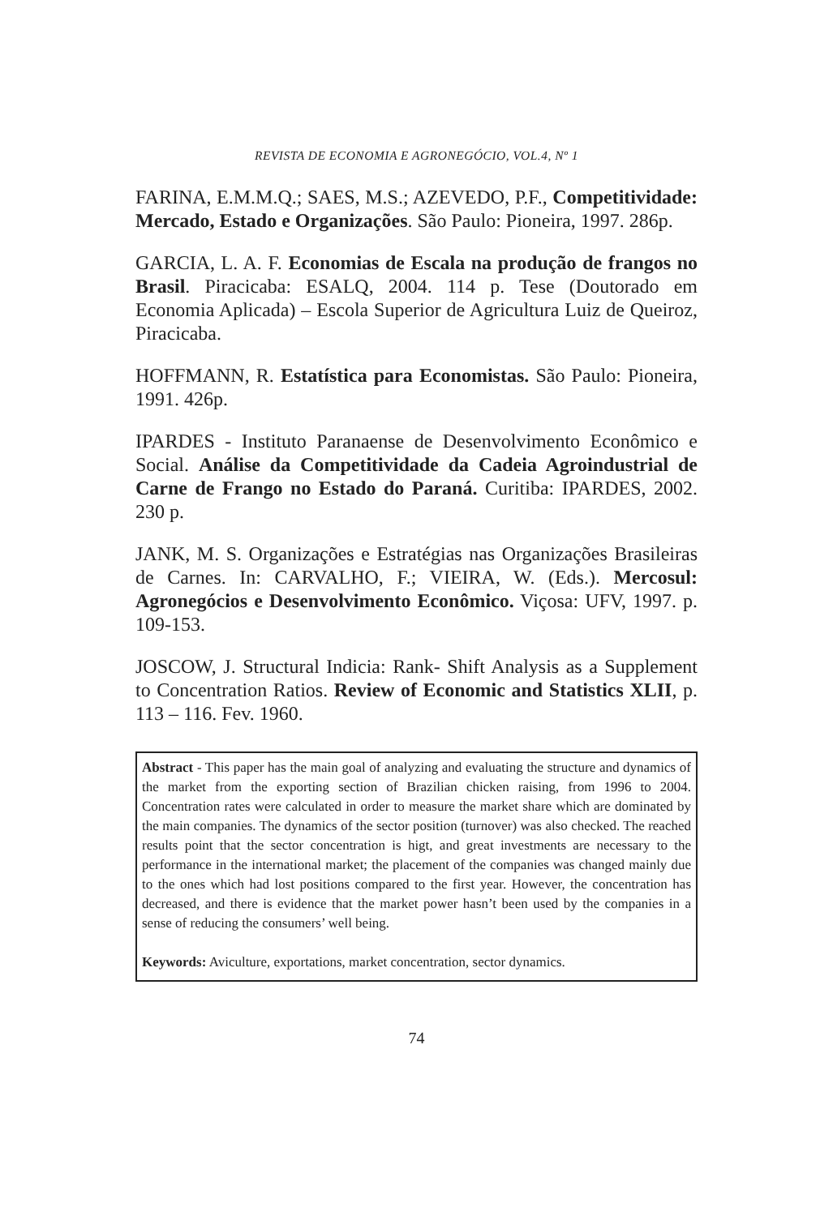REVISTA DE ECONOMIA E AGRONEGÓCIO, VOL.4, Nº 1
FARINA, E.M.M.Q.; SAES, M.S.; AZEVEDO, P.F., Competitividade: Mercado, Estado e Organizações. São Paulo: Pioneira, 1997. 286p.
GARCIA, L. A. F. Economias de Escala na produção de frangos no Brasil. Piracicaba: ESALQ, 2004. 114 p. Tese (Doutorado em Economia Aplicada) – Escola Superior de Agricultura Luiz de Queiroz, Piracicaba.
HOFFMANN, R. Estatística para Economistas. São Paulo: Pioneira, 1991. 426p.
IPARDES - Instituto Paranaense de Desenvolvimento Econômico e Social. Análise da Competitividade da Cadeia Agroindustrial de Carne de Frango no Estado do Paraná. Curitiba: IPARDES, 2002. 230 p.
JANK, M. S. Organizações e Estratégias nas Organizações Brasileiras de Carnes. In: CARVALHO, F.; VIEIRA, W. (Eds.). Mercosul: Agronegócios e Desenvolvimento Econômico. Viçosa: UFV, 1997. p. 109-153.
JOSCOW, J. Structural Indicia: Rank- Shift Analysis as a Supplement to Concentration Ratios. Review of Economic and Statistics XLII, p. 113 – 116. Fev. 1960.
Abstract - This paper has the main goal of analyzing and evaluating the structure and dynamics of the market from the exporting section of Brazilian chicken raising, from 1996 to 2004. Concentration rates were calculated in order to measure the market share which are dominated by the main companies. The dynamics of the sector position (turnover) was also checked. The reached results point that the sector concentration is higt, and great investments are necessary to the performance in the international market; the placement of the companies was changed mainly due to the ones which had lost positions compared to the first year. However, the concentration has decreased, and there is evidence that the market power hasn’t been used by the companies in a sense of reducing the consumers’ well being.
Keywords: Aviculture, exportations, market concentration, sector dynamics.
74